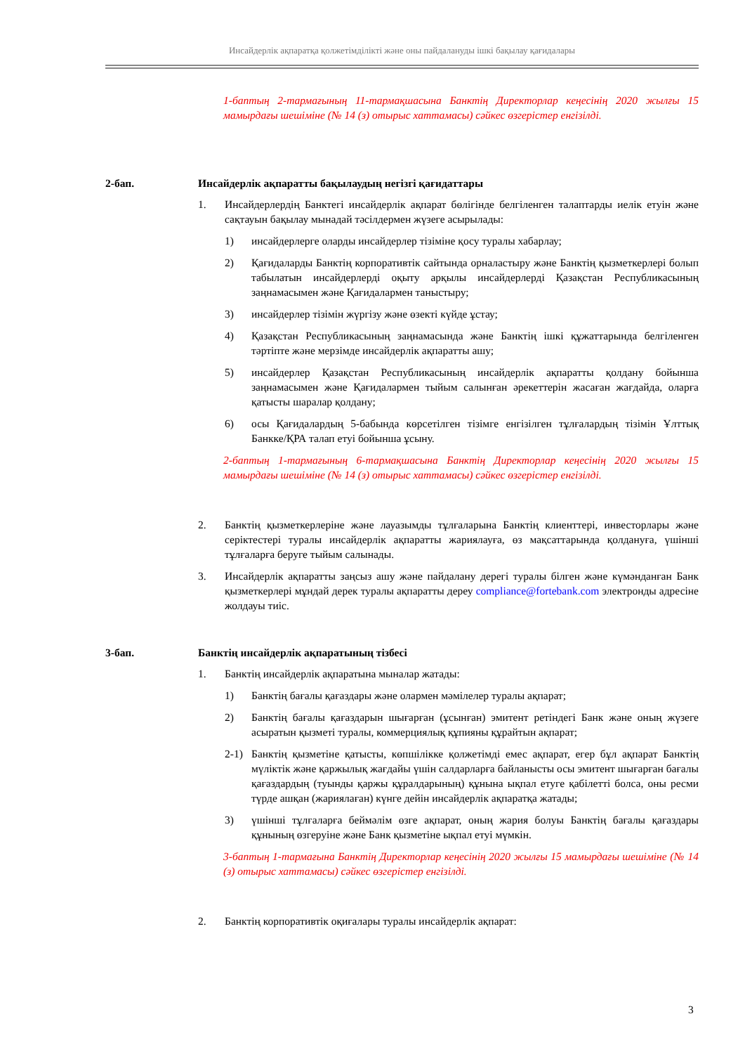Инсайдерлік ақпаратқа қолжетімділікті және оны пайдалануды ішкі бақылау қағидалары
1-баптың 2-тармағының 11-тармақшасына Банктің Директорлар кеңесінің 2020 жылғы 15 мамырдағы шешіміне (№ 14 (з) отырыс хаттамасы) сәйкес өзгерістер енгізілді.
2-бап. Инсайдерлік ақпаратты бақылаудың негізгі қағидаттары
1. Инсайдерлердің Банктегі инсайдерлік ақпарат бөлігінде белгіленген талаптарды иелік етуін және сақтауын бақылау мынадай тәсілдермен жүзеге асырылады:
1) инсайдерлерге оларды инсайдерлер тізіміне қосу туралы хабарлау;
2) Қағидаларды Банктің корпоративтік сайтында орналастыру және Банктің қызметкерлері болып табылатын инсайдерлерді оқыту арқылы инсайдерлерді Қазақстан Республикасының заңнамасымен және Қағидалармен таныстыру;
3) инсайдерлер тізімін жүргізу және өзекті күйде ұстау;
4) Қазақстан Республикасының заңнамасында және Банктің ішкі құжаттарында белгіленген тәртіпте және мерзімде инсайдерлік ақпаратты ашу;
5) инсайдерлер Қазақстан Республикасының инсайдерлік ақпаратты қолдану бойынша заңнамасымен және Қағидалармен тыйым салынған әрекеттерін жасаған жағдайда, оларға қатысты шаралар қолдану;
6) осы Қағидалардың 5-бабында көрсетілген тізімге енгізілген тұлғалардың тізімін Ұлттық Банкке/ҚРА талап етуі бойынша ұсыну.
2-баптың 1-тармағының 6-тармақшасына Банктің Директорлар кеңесінің 2020 жылғы 15 мамырдағы шешіміне (№ 14 (з) отырыс хаттамасы) сәйкес өзгерістер енгізілді.
2. Банктің қызметкерлеріне және лауазымды тұлғаларына Банктің клиенттері, инвесторлары және серіктестері туралы инсайдерлік ақпаратты жариялауға, өз мақсаттарында қолдануға, үшінші тұлғаларға беруге тыйым салынады.
3. Инсайдерлік ақпаратты заңсыз ашу және пайдалану дерегі туралы білген және күмәнданған Банк қызметкерлері мұндай дерек туралы ақпаратты дереу compliance@fortebank.com электронды адресіне жолдауы тиіс.
3-бап. Банктің инсайдерлік ақпаратының тізбесі
1. Банктің инсайдерлік ақпаратына мыналар жатады:
1) Банктің бағалы қағаздары және олармен мәмілелер туралы ақпарат;
2) Банктің бағалы қағаздарын шығарған (ұсынған) эмитент ретіндегі Банк және оның жүзеге асыратын қызметі туралы, коммерциялық құпияны құрайтын ақпарат;
2-1) Банктің қызметіне қатысты, көпшілікке қолжетімді емес ақпарат, егер бұл ақпарат Банктің мүліктік және қаржылық жағдайы үшін салдарларға байланысты осы эмитент шығарған бағалы қағаздардың (туынды қаржы құралдарының) құнына ықпал етуге қабілетті болса, оны ресми түрде ашқан (жариялаған) күнге дейін инсайдерлік ақпаратқа жатады;
3) үшінші тұлғаларға беймәлім өзге ақпарат, оның жария болуы Банктің бағалы қағаздары құнының өзгеруіне және Банк қызметіне ықпал етуі мүмкін.
3-баптың 1-тармағына Банктің Директорлар кеңесінің 2020 жылғы 15 мамырдағы шешіміне (№ 14 (з) отырыс хаттамасы) сәйкес өзгерістер енгізілді.
2. Банктің корпоративтік оқиғалары туралы инсайдерлік ақпарат:
3